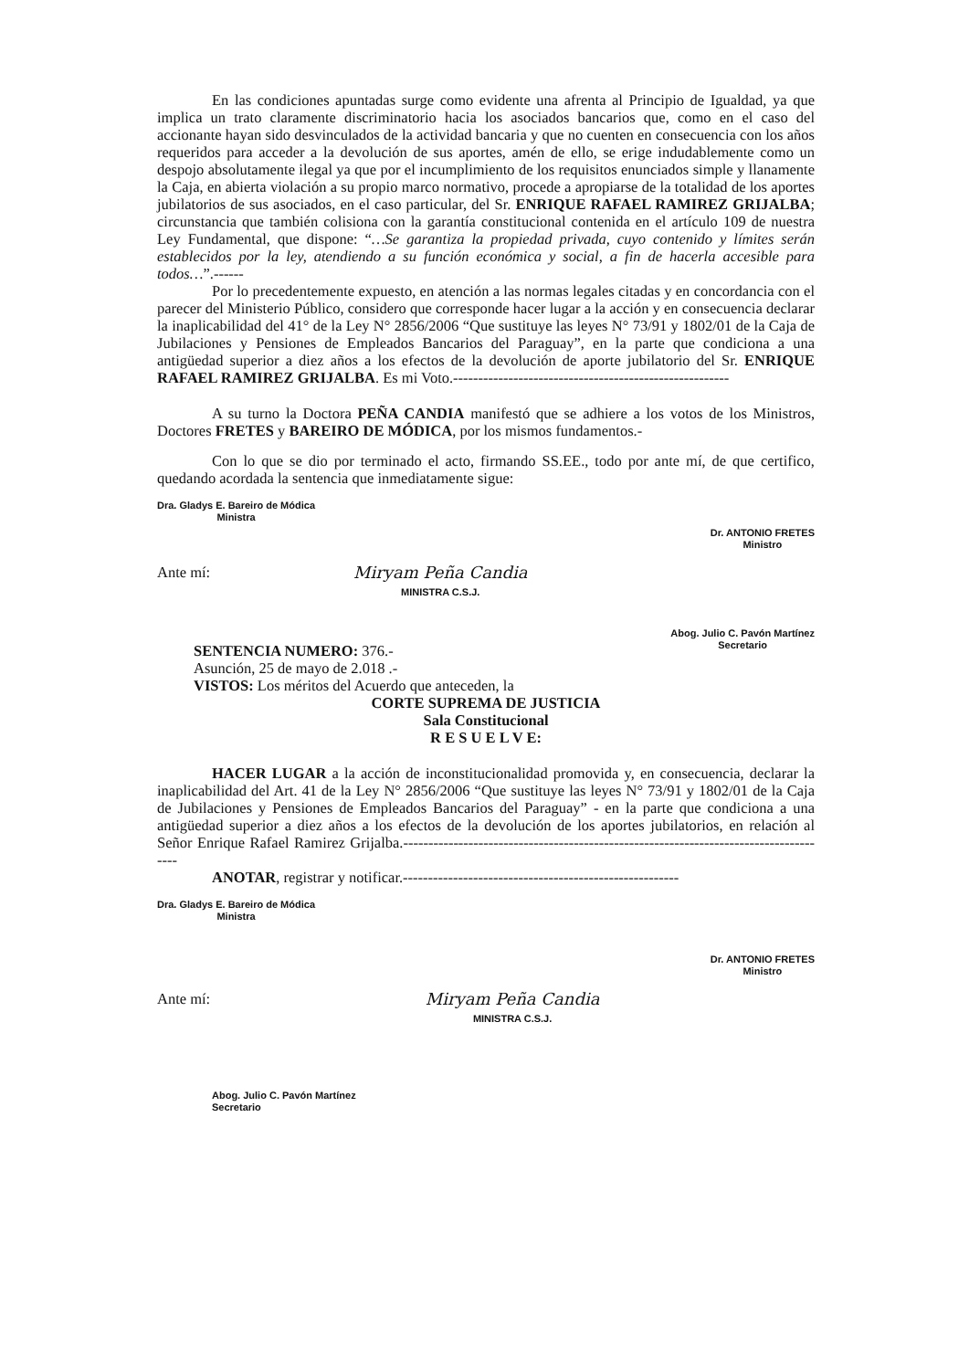En las condiciones apuntadas surge como evidente una afrenta al Principio de Igualdad, ya que implica un trato claramente discriminatorio hacia los asociados bancarios que, como en el caso del accionante hayan sido desvinculados de la actividad bancaria y que no cuenten en consecuencia con los años requeridos para acceder a la devolución de sus aportes, amén de ello, se erige indudablemente como un despojo absolutamente ilegal ya que por el incumplimiento de los requisitos enunciados simple y llanamente la Caja, en abierta violación a su propio marco normativo, procede a apropiarse de la totalidad de los aportes jubilatorios de sus asociados, en el caso particular, del Sr. ENRIQUE RAFAEL RAMIREZ GRIJALBA; circunstancia que también colisiona con la garantía constitucional contenida en el artículo 109 de nuestra Ley Fundamental, que dispone: “…Se garantiza la propiedad privada, cuyo contenido y límites serán establecidos por la ley, atendiendo a su función económica y social, a fin de hacerla accesible para todos…”.------
Por lo precedentemente expuesto, en atención a las normas legales citadas y en concordancia con el parecer del Ministerio Público, considero que corresponde hacer lugar a la acción y en consecuencia declarar la inaplicabilidad del 41° de la Ley N° 2856/2006 “Que sustituye las leyes N° 73/91 y 1802/01 de la Caja de Jubilaciones y Pensiones de Empleados Bancarios del Paraguay”, en la parte que condiciona a una antigüedad superior a diez años a los efectos de la devolución de aporte jubilatorio del Sr. ENRIQUE RAFAEL RAMIREZ GRIJALBA. Es mi Voto.-------------------------------------------------------
A su turno la Doctora PEÑA CANDIA manifestó que se adhiere a los votos de los Ministros, Doctores FRETES y BAREIRO DE MÓDICA, por los mismos fundamentos.-
Con lo que se dio por terminado el acto, firmando SS.EE., todo por ante mí, de que certifico, quedando acordada la sentencia que inmediatamente sigue:
Dra. Gladys E. Bareiro de Módica
Ministra
Dr. ANTONIO FRETES
Ministro
Ante mí: Miryam Peña Candia
MINISTRA C.S.J.
Abog. Julio C. Pavón Martínez
Secretario
SENTENCIA NUMERO: 376.-
Asunción, 25 de mayo de 2.018 .-
VISTOS: Los méritos del Acuerdo que anteceden, la
CORTE SUPREMA DE JUSTICIA
Sala Constitucional
R E S U E L V E:
HACER LUGAR a la acción de inconstitucionalidad promovida y, en consecuencia, declarar la inaplicabilidad del Art. 41 de la Ley N° 2856/2006 “Que sustituye las leyes N° 73/91 y 1802/01 de la Caja de Jubilaciones y Pensiones de Empleados Bancarios del Paraguay” - en la parte que condiciona a una antigüedad superior a diez años a los efectos de la devolución de los aportes jubilatorios, en relación al Señor Enrique Rafael Ramirez Grijalba.--------------------------------------------------------------------------------------
ANOTAR, registrar y notificar.-------------------------------------------------------
Dra. Gladys E. Bareiro de Módica
Ministra
Dr. ANTONIO FRETES
Ministro
Ante mí: Miryam Peña Candia
MINISTRA C.S.J.
Abog. Julio C. Pavón Martínez
Secretario